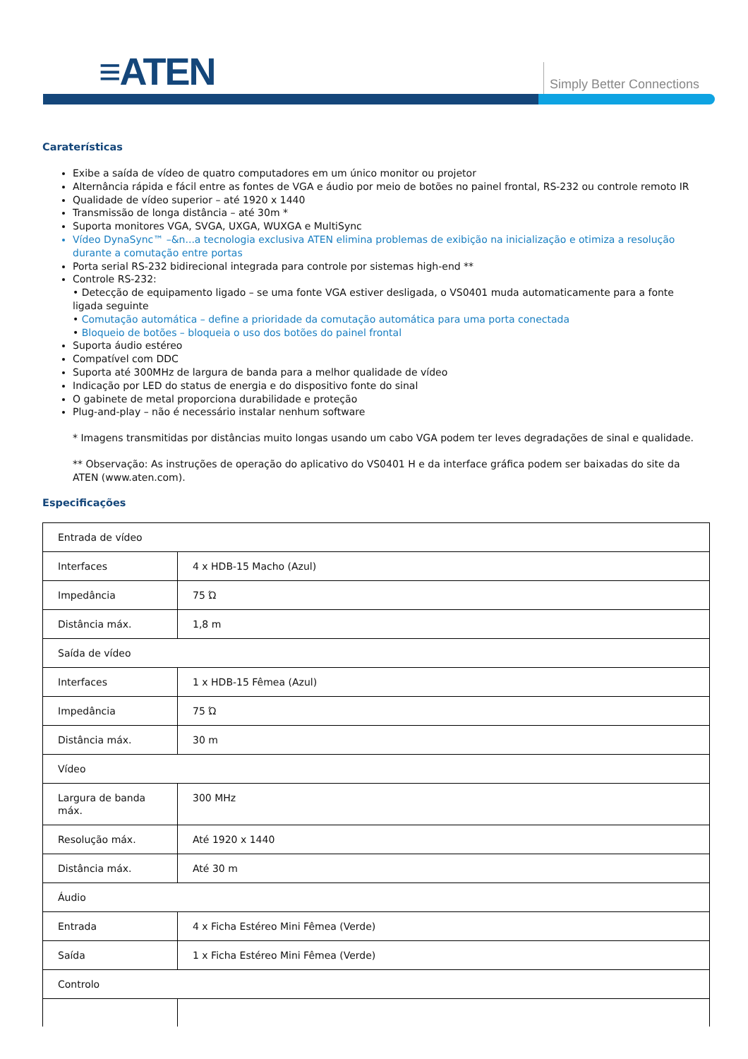≡ATEN Simply Better Connections
Caraterísticas
Exibe a saída de vídeo de quatro computadores em um único monitor ou projetor
Alternância rápida e fácil entre as fontes de VGA e áudio por meio de botões no painel frontal, RS-232 ou controle remoto IR
Qualidade de vídeo superior – até 1920 x 1440
Transmissão de longa distância – até 30m *
Suporta monitores VGA, SVGA, UXGA, WUXGA e MultiSync
Vídeo DynaSync™ –&n...a tecnologia exclusiva ATEN elimina problemas de exibição na inicialização e otimiza a resolução durante a comutação entre portas
Porta serial RS-232 bidirecional integrada para controle por sistemas high-end **
Controle RS-232:
• Detecção de equipamento ligado – se uma fonte VGA estiver desligada, o VS0401 muda automaticamente para a fonte ligada seguinte
• Comutação automática – define a prioridade da comutação automática para uma porta conectada
• Bloqueio de botões – bloqueia o uso dos botões do painel frontal
Suporta áudio estéreo
Compatível com DDC
Suporta até 300MHz de largura de banda para a melhor qualidade de vídeo
Indicação por LED do status de energia e do dispositivo fonte do sinal
O gabinete de metal proporciona durabilidade e proteção
Plug-and-play – não é necessário instalar nenhum software
* Imagens transmitidas por distâncias muito longas usando um cabo VGA podem ter leves degradações de sinal e qualidade.
** Observação: As instruções de operação do aplicativo do VS0401 H e da interface gráfica podem ser baixadas do site da ATEN (www.aten.com).
Especificações
| Entrada de vídeo | |
| Interfaces | 4 x HDB-15 Macho (Azul) |
| Impedância | 75 Ώ |
| Distância máx. | 1,8 m |
| Saída de vídeo | |
| Interfaces | 1 x HDB-15 Fêmea (Azul) |
| Impedância | 75 Ώ |
| Distância máx. | 30 m |
| Vídeo | |
| Largura de banda máx. | 300 MHz |
| Resolução máx. | Até 1920 x 1440 |
| Distância máx. | Até 30 m |
| Áudio | |
| Entrada | 4 x Ficha Estéreo Mini Fêmea (Verde) |
| Saída | 1 x Ficha Estéreo Mini Fêmea (Verde) |
| Controlo | |